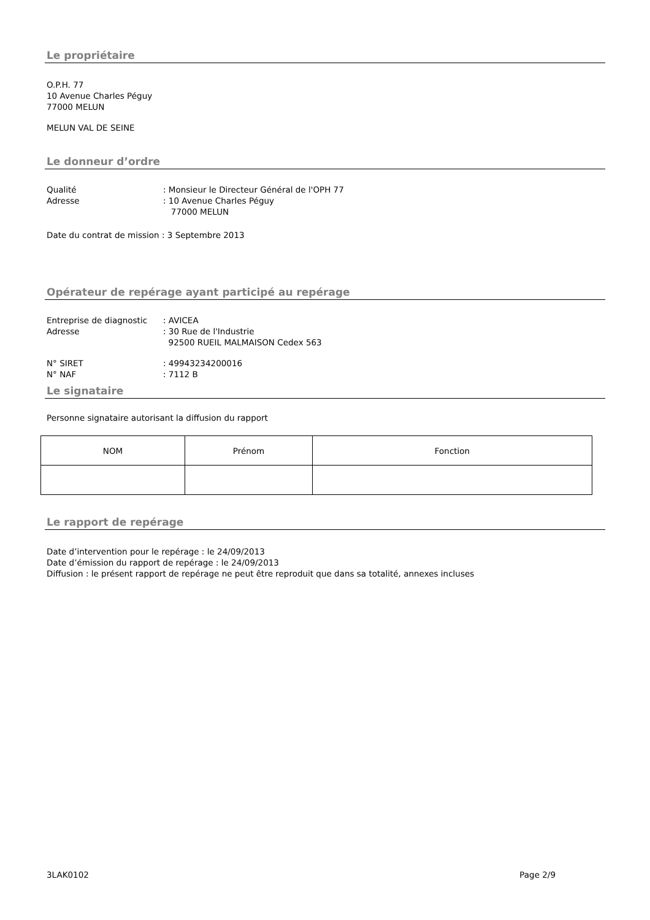Le propriétaire
O.P.H. 77
10 Avenue Charles Péguy
77000 MELUN
MELUN VAL DE SEINE
Le donneur d’ordre
Qualité: Monsieur le Directeur Général de l'OPH 77
Adresse: 10 Avenue Charles Péguy
77000 MELUN
Date du contrat de mission : 3 Septembre 2013
Opérateur de repérage ayant participé au repérage
Entreprise de diagnostic: AVICEA
Adresse: 30 Rue de l'Industrie
92500 RUEIL MALMAISON Cedex 563
N° SIRET: 49943234200016
N° NAF: 7112 B
Le signataire
Personne signataire autorisant la diffusion du rapport
| NOM | Prénom | Fonction |
| --- | --- | --- |
Le rapport de repérage
Date d’intervention pour le repérage : le 24/09/2013
Date d’émission du rapport de repérage : le 24/09/2013
Diffusion : le présent rapport de repérage ne peut être reproduit que dans sa totalité, annexes incluses
3LAK0102 Page 2/9